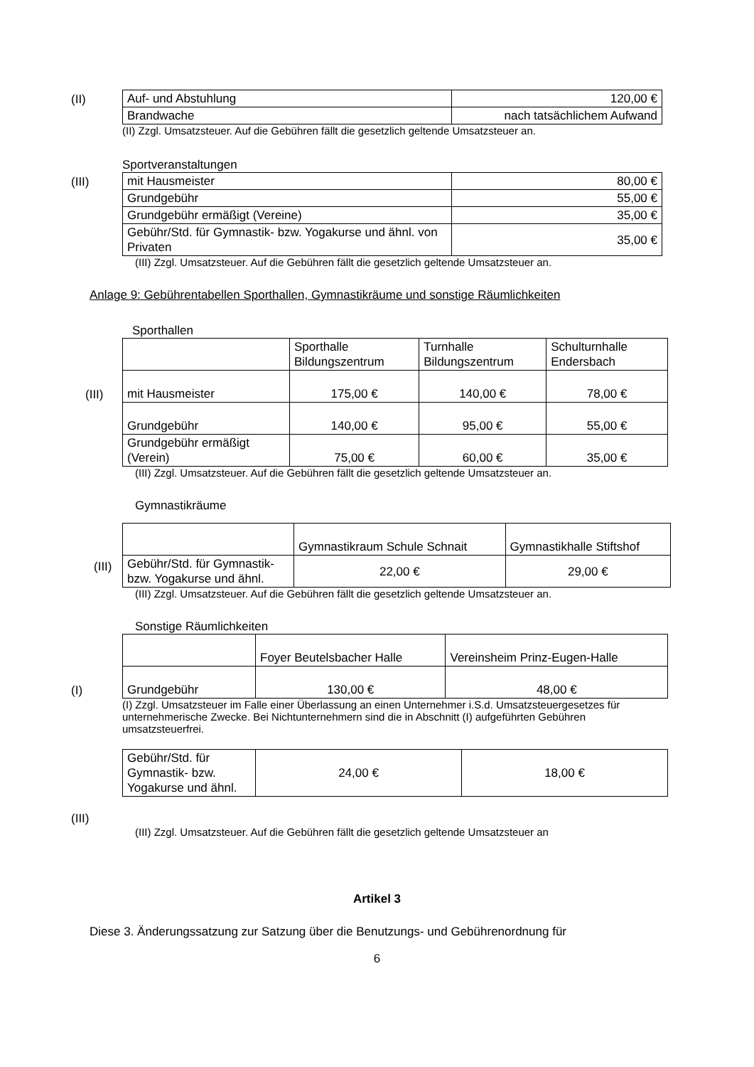(II)
| Auf- und Abstuhlung | 120,00 € |
| Brandwache | nach tatsächlichem Aufwand |
(II) Zzgl. Umsatzsteuer. Auf die Gebühren fällt die gesetzlich geltende Umsatzsteuer an.
Sportveranstaltungen
(III)
| mit Hausmeister | 80,00 € |
| Grundgebühr | 55,00 € |
| Grundgebühr ermäßigt (Vereine) | 35,00 € |
| Gebühr/Std. für Gymnastik- bzw. Yogakurse und ähnl. von Privaten | 35,00 € |
(III) Zzgl. Umsatzsteuer. Auf die Gebühren fällt die gesetzlich geltende Umsatzsteuer an.
Anlage 9: Gebührentabellen Sporthallen, Gymnastikräume und sonstige Räumlichkeiten
Sporthallen
(III)
| | Sporthalle Bildungszentrum | Turnhalle Bildungszentrum | Schulturnhalle Endersbach |
| mit Hausmeister | 175,00 € | 140,00 € | 78,00 € |
| Grundgebühr | 140,00 € | 95,00 € | 55,00 € |
| Grundgebühr ermäßigt (Verein) | 75,00 € | 60,00 € | 35,00 € |
(III) Zzgl. Umsatzsteuer. Auf die Gebühren fällt die gesetzlich geltende Umsatzsteuer an.
Gymnastikräume
(III)
| | Gymnastikraum Schule Schnait | Gymnastikhalle Stiftshof |
| Gebühr/Std. für Gymnastik- bzw. Yogakurse und ähnl. | 22,00 € | 29,00 € |
(III) Zzgl. Umsatzsteuer. Auf die Gebühren fällt die gesetzlich geltende Umsatzsteuer an.
Sonstige Räumlichkeiten
(I)
| | Foyer Beutelsbacher Halle | Vereinsheim Prinz-Eugen-Halle |
| Grundgebühr | 130,00 € | 48,00 € |
(I) Zzgl. Umsatzsteuer im Falle einer Überlassung an einen Unternehmer i.S.d. Umsatzsteuergesetzes für unternehmerische Zwecke. Bei Nichtunternehmern sind die in Abschnitt (I) aufgeführten Gebühren umsatzsteuerfrei.
(III)
| Gebühr/Std. für Gymnastik- bzw. Yogakurse und ähnl. | 24,00 € | 18,00 € |
(III) Zzgl. Umsatzsteuer. Auf die Gebühren fällt die gesetzlich geltende Umsatzsteuer an
Artikel 3
Diese 3. Änderungssatzung zur Satzung über die Benutzungs- und Gebührenordnung für
6